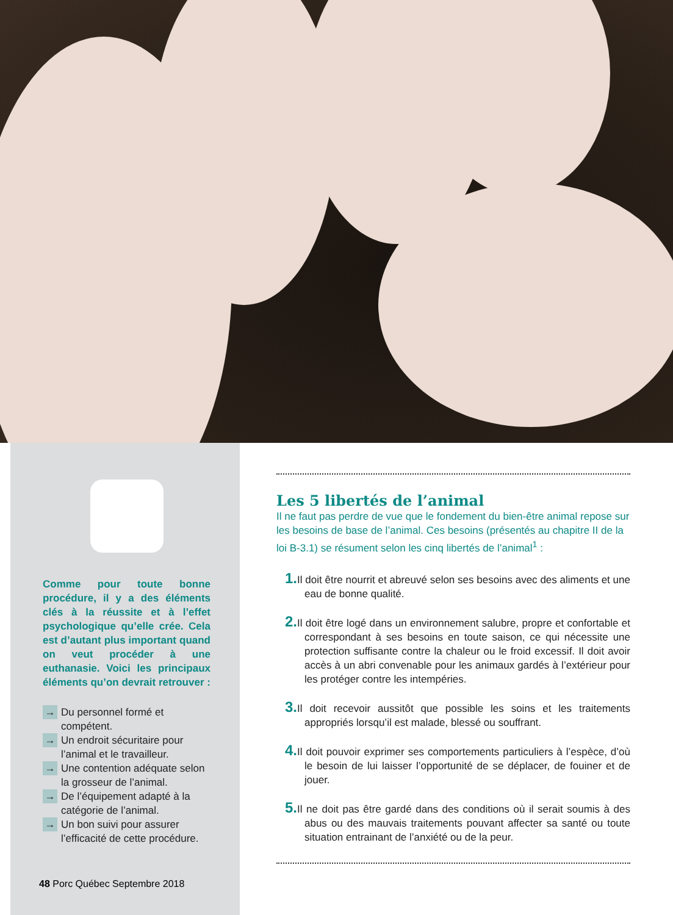Comme pour toute bonne procédure, il y a des éléments clés à la réussite et à l’effet psychologique qu’elle crée. Cela est d’autant plus important quand on veut procéder à une euthanasie. Voici les principaux éléments qu’on devrait retrouver :
→ Du personnel formé et compétent.
→ Un endroit sécuritaire pour l’animal et le travailleur.
→ Une contention adéquate selon la grosseur de l’animal.
→ De l’équipement adapté à la catégorie de l’animal.
→ Un bon suivi pour assurer l’efficacité de cette procédure.
48 Porc Québec Septembre 2018
Les 5 libertés de l’animal
Il ne faut pas perdre de vue que le fondement du bien-être animal repose sur les besoins de base de l’animal. Ces besoins (présentés au chapitre II de la loi B-3.1) se résument selon les cinq libertés de l’animal<sup>1</sup> :
1. Il doit être nourrit et abreuvé selon ses besoins avec des aliments et une eau de bonne qualité.
2. Il doit être logé dans un environnement salubre, propre et confortable et correspondant à ses besoins en toute saison, ce qui nécessite une protection suffisante contre la chaleur ou le froid excessif. Il doit avoir accès à un abri convenable pour les animaux gardés à l’extérieur pour les protéger contre les intempéries.
3. Il doit recevoir aussitôt que possible les soins et les traitements appropriés lorsqu’il est malade, blessé ou souffrant.
4. Il doit pouvoir exprimer ses comportements particuliers à l’espèce, d’où le besoin de lui laisser l’opportunité de se déplacer, de fouiner et de jouer.
5. Il ne doit pas être gardé dans des conditions où il serait soumis à des abus ou des mauvais traitements pouvant affecter sa santé ou toute situation entrainant de l’anxiété ou de la peur.